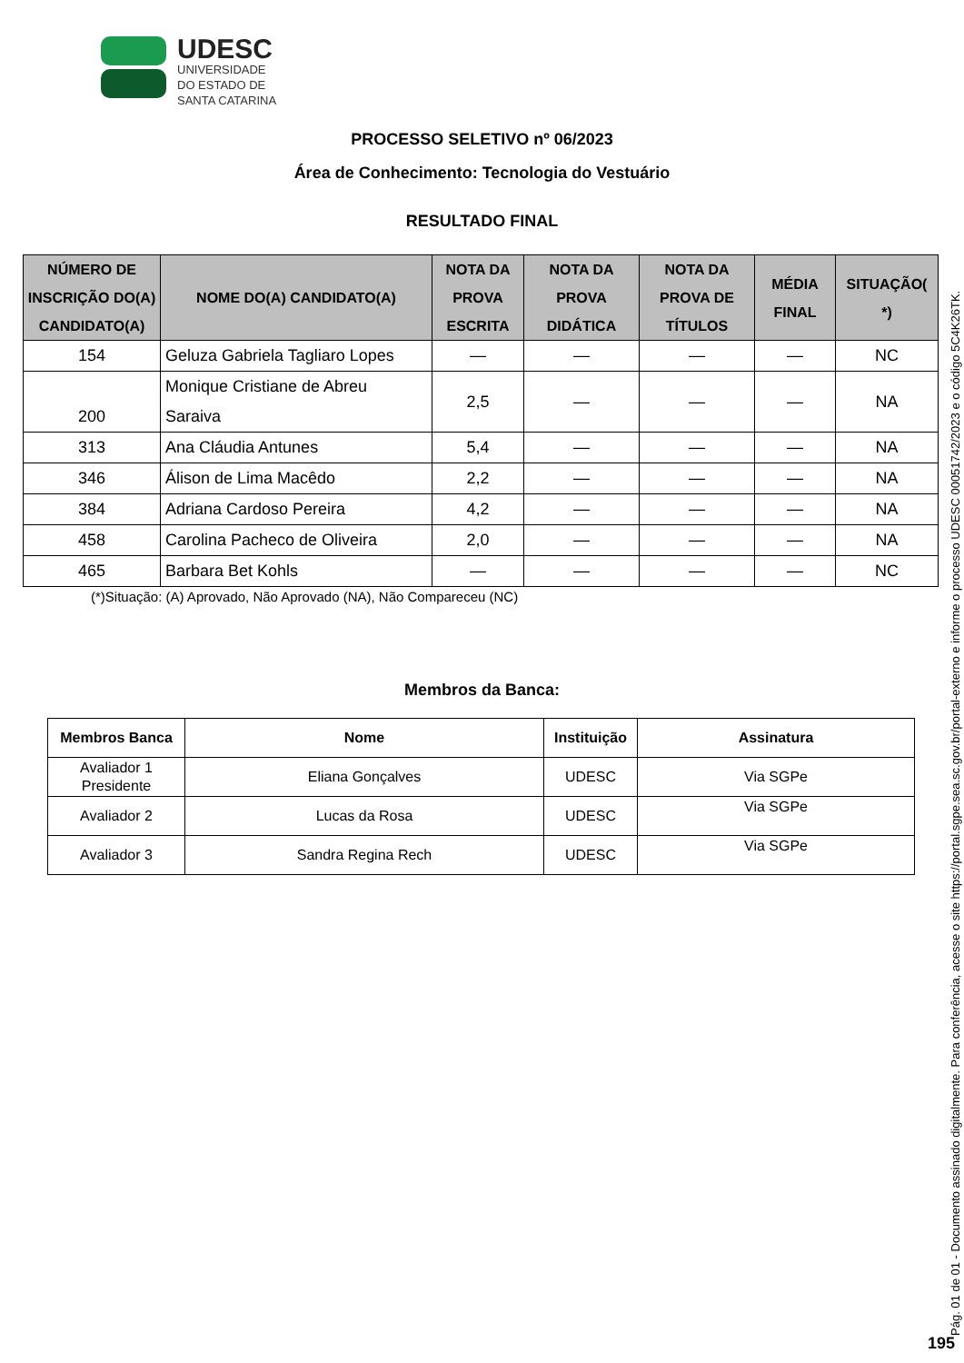UDESC
UNIVERSIDADE
DO ESTADO DE
SANTA CATARINA
PROCESSO SELETIVO nº 06/2023
Área de Conhecimento: Tecnologia do Vestuário
RESULTADO FINAL
| NÚMERO DE INSCRIÇÃO DO(A) CANDIDATO(A) | NOME DO(A) CANDIDATO(A) | NOTA DA PROVA ESCRITA | NOTA DA PROVA DIDÁTICA | NOTA DA PROVA DE TÍTULOS | MÉDIA FINAL | SITUAÇÃO( *) |
| --- | --- | --- | --- | --- | --- | --- |
| 154 | Geluza Gabriela Tagliaro Lopes | — | — | — | — | NC |
| 200 | Monique Cristiane de Abreu Saraiva | 2,5 | — | — | — | NA |
| 313 | Ana Cláudia Antunes | 5,4 | — | — | — | NA |
| 346 | Álison de Lima Macêdo | 2,2 | — | — | — | NA |
| 384 | Adriana Cardoso Pereira | 4,2 | — | — | — | NA |
| 458 | Carolina Pacheco de Oliveira | 2,0 | — | — | — | NA |
| 465 | Barbara Bet Kohls | — | — | — | — | NC |
(*)Situação: (A) Aprovado, Não Aprovado (NA), Não Compareceu (NC)
Membros da Banca:
| Membros Banca | Nome | Instituição | Assinatura |
| --- | --- | --- | --- |
| Avaliador 1 Presidente | Eliana Gonçalves | UDESC | Via SGPe |
| Avaliador 2 | Lucas da Rosa | UDESC | Via SGPe |
| Avaliador 3 | Sandra Regina Rech | UDESC | Via SGPe |
Pág. 01 de 01 - Documento assinado digitalmente. Para conferência, acesse o site https://portal.sgpe.sea.sc.gov.br/portal-externo e informe o processo UDESC 00051742/2023 e o código 5C4K26TK.
195